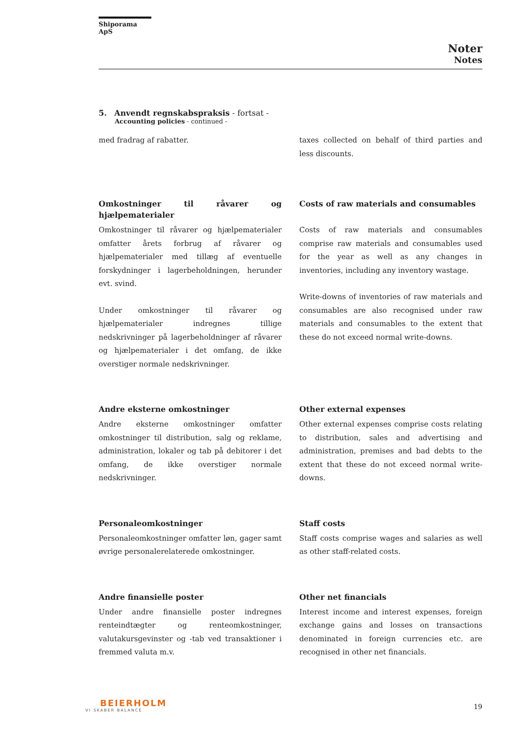Shiporama ApS
Noter
Notes
5. Anvendt regnskabspraksis - fortsat -
Accounting policies - continued -
med fradrag af rabatter. taxes collected on behalf of third parties and less discounts.
Omkostninger til råvarer og hjælpematerialer
Omkostninger til råvarer og hjælpematerialer omfatter årets forbrug af råvarer og hjælpematerialer med tillæg af eventuelle forskydninger i lagerbeholdningen, herunder evt. svind.
Under omkostninger til råvarer og hjælpematerialer indregnes tillige nedskrivninger på lagerbeholdninger af råvarer og hjælpematerialer i det omfang, de ikke overstiger normale nedskrivninger.
Costs of raw materials and consumables
Costs of raw materials and consumables comprise raw materials and consumables used for the year as well as any changes in inventories, including any inventory wastage.
Write-downs of inventories of raw materials and consumables are also recognised under raw materials and consumables to the extent that these do not exceed normal write-downs.
Andre eksterne omkostninger
Andre eksterne omkostninger omfatter omkostninger til distribution, salg og reklame, administration, lokaler og tab på debitorer i det omfang, de ikke overstiger normale nedskrivninger.
Other external expenses
Other external expenses comprise costs relating to distribution, sales and advertising and administration, premises and bad debts to the extent that these do not exceed normal write-downs.
Personaleomkostninger
Personaleomkostninger omfatter løn, gager samt øvrige personalerelaterede omkostninger.
Staff costs
Staff costs comprise wages and salaries as well as other staff-related costs.
Andre finansielle poster
Under andre finansielle poster indregnes renteindtægter og renteomkostninger, valutakursgevinster og -tab ved transaktioner i fremmed valuta m.v.
Other net financials
Interest income and interest expenses, foreign exchange gains and losses on transactions denominated in foreign currencies etc. are recognised in other net financials.
BEIERHOLM
VI SKABER BALANCE
19